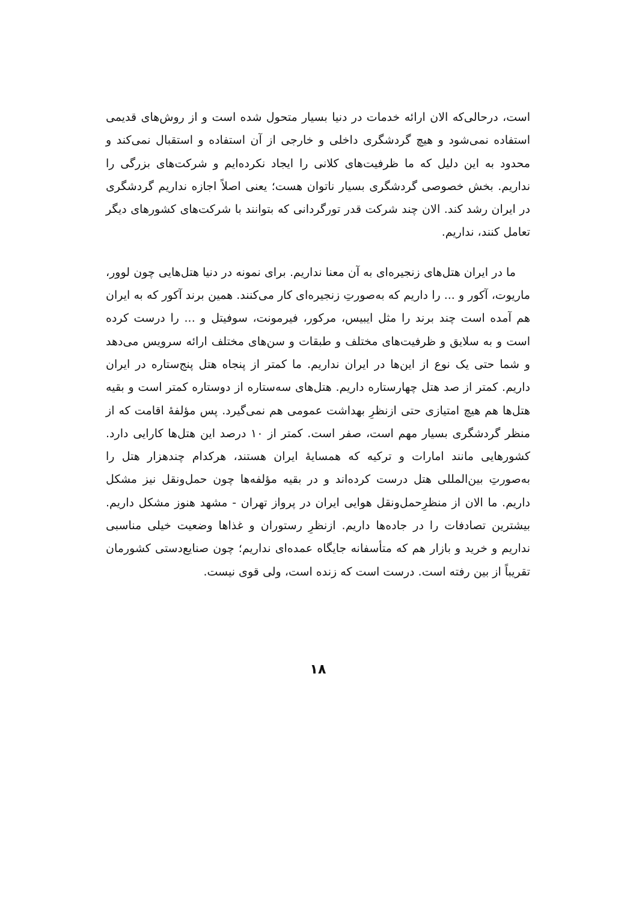است، درحالی‌که الان ارائه خدمات در دنیا بسیار متحول شده است و از روش‌های قدیمی استفاده نمی‌شود و هیچ گردشگری داخلی و خارجی از آن استفاده و استقبال نمی‌کند و محدود به این دلیل که ما ظرفیت‌های کلانی را ایجاد نکرده‌ایم و شرکت‌های بزرگی را نداریم. بخش خصوصی گردشگری بسیار ناتوان هست؛ یعنی اصلاً اجازه نداریم گردشگری در ایران رشد کند. الان چند شرکت قدر تورگردانی که بتوانند با شرکت‌های کشورهای دیگر تعامل کنند، نداریم.
ما در ایران هتل‌های زنجیره‌ای به آن معنا نداریم. برای نمونه در دنیا هتل‌هایی چون لوور، ماریوت، آکور و ... را داریم که به‌صورتِ زنجیره‌ای کار می‌کنند. همین برند آکور که به ایران هم آمده است چند برند را مثل ایبیس، مرکور، فیرمونت، سوفیتل و ... را درست کرده است و به سلایق و ظرفیت‌های مختلف و طبقات و سن‌های مختلف ارائه سرویس می‌دهد و شما حتی یک نوع از این‌ها در ایران نداریم. ما کمتر از پنجاه هتل پنج‌ستاره در ایران داریم. کمتر از صد هتل چهارستاره داریم. هتل‌های سه‌ستاره از دوستاره کمتر است و بقیه هتل‌ها هم هیچ امتیازی حتی ازنظرِ بهداشت عمومی هم نمی‌گیرد. پس مؤلفهٔ اقامت که از منظر گردشگری بسیار مهم است، صفر است. کمتر از ۱۰ درصد این هتل‌ها کارایی دارد. کشورهایی مانند امارات و ترکیه که همسایهٔ ایران هستند، هرکدام چندهزار هتل را به‌صورتِ بین‌المللی هتل درست کرده‌اند و در بقیه مؤلفه‌ها چون حمل‌ونقل نیز مشکل داریم. ما الان از منظرِحمل‌ونقل هوایی ایران در پرواز تهران - مشهد هنوز مشکل داریم. بیشترین تصادفات را در جاده‌ها داریم. ازنظرِ رستوران و غذاها وضعیت خیلی مناسبی نداریم و خرید و بازار هم که متأسفانه جایگاه عمده‌ای نداریم؛ چون صنایع‌دستی کشورمان تقریباً از بین رفته است. درست است که زنده است، ولی قوی نیست.
۱۸